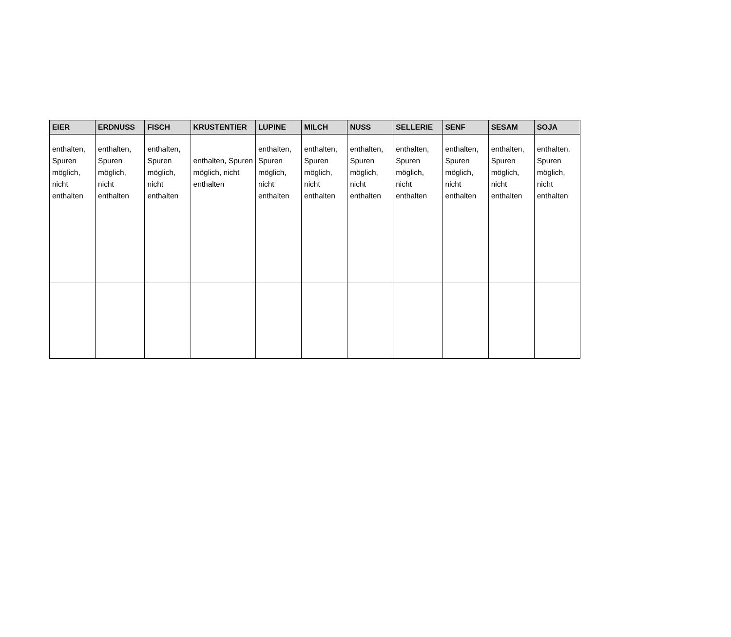| EIER | ERDNUSS | FISCH | KRUSTENTIER | LUPINE | MILCH | NUSS | SELLERIE | SENF | SESAM | SOJA |
| --- | --- | --- | --- | --- | --- | --- | --- | --- | --- | --- |
| enthalten, Spuren möglich, nicht enthalten | enthalten, Spuren möglich, nicht enthalten | enthalten, Spuren möglich, nicht enthalten | enthalten, Spuren möglich, nicht enthalten | enthalten, Spuren möglich, nicht enthalten | enthalten, Spuren möglich, nicht enthalten | enthalten, Spuren möglich, nicht enthalten | enthalten, Spuren möglich, nicht enthalten | enthalten, Spuren möglich, nicht enthalten | enthalten, Spuren möglich, nicht enthalten | enthalten, Spuren möglich, nicht enthalten |